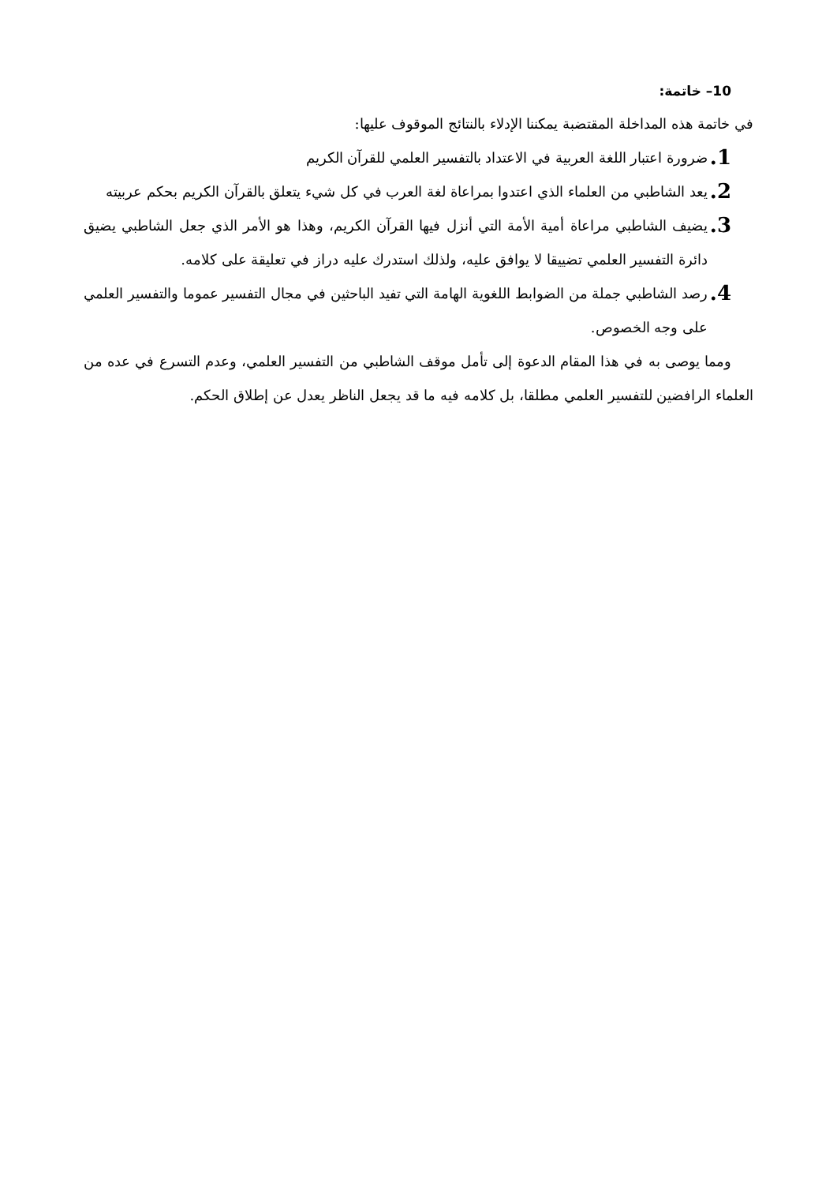10– خاتمة:
في خاتمة هذه المداخلة المقتضبة يمكننا الإدلاء بالنتائج الموقوف عليها:
1. ضرورة اعتبار اللغة العربية في الاعتداد بالتفسير العلمي للقرآن الكريم
2. يعد الشاطبي من العلماء الذي اعتدوا بمراعاة لغة العرب في كل شيء يتعلق بالقرآن الكريم بحكم عربيته
3. يضيف الشاطبي مراعاة أمية الأمة التي أنزل فيها القرآن الكريم، وهذا هو الأمر الذي جعل الشاطبي يضيق دائرة التفسير العلمي تضييقا لا يوافق عليه، ولذلك استدرك عليه دراز في تعليقة على كلامه.
4. رصد الشاطبي جملة من الضوابط اللغوية الهامة التي تفيد الباحثين في مجال التفسير عموما والتفسير العلمي على وجه الخصوص.
ومما يوصى به في هذا المقام الدعوة إلى تأمل موقف الشاطبي من التفسير العلمي، وعدم التسرع في عده من العلماء الرافضين للتفسير العلمي مطلقا، بل كلامه فيه ما قد يجعل الناظر يعدل عن إطلاق الحكم.